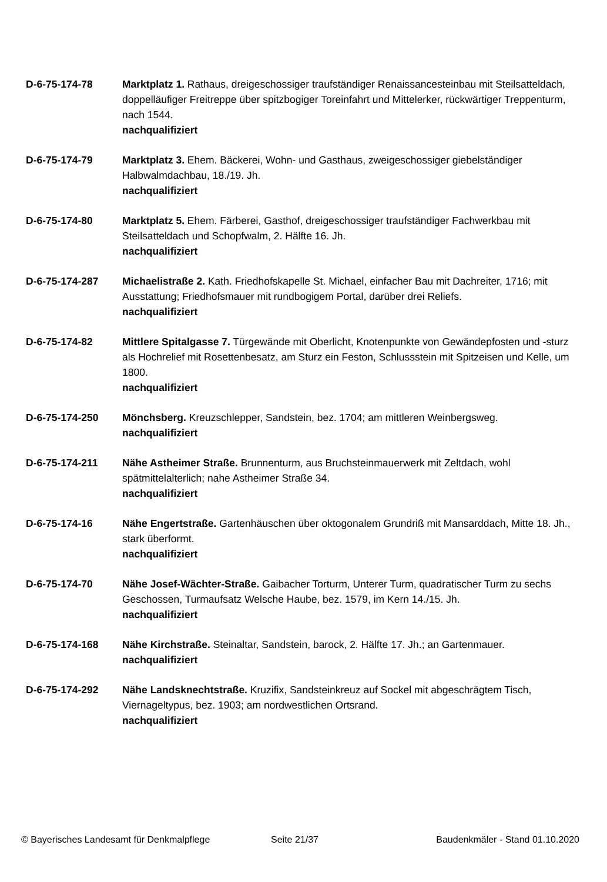D-6-75-174-78 Marktplatz 1. Rathaus, dreigeschossiger traufständiger Renaissancesteinbau mit Steilsatteldach, doppelläufiger Freitreppe über spitzbogiger Toreinfahrt und Mittelerker, rückwärtiger Treppenturm, nach 1544.
nachqualifiziert
D-6-75-174-79 Marktplatz 3. Ehem. Bäckerei, Wohn- und Gasthaus, zweigeschossiger giebelständiger Halbwalmdachbau, 18./19. Jh.
nachqualifiziert
D-6-75-174-80 Marktplatz 5. Ehem. Färberei, Gasthof, dreigeschossiger traufständiger Fachwerkbau mit Steilsatteldach und Schopfwalm, 2. Hälfte 16. Jh.
nachqualifiziert
D-6-75-174-287 Michaelistraße 2. Kath. Friedhofskapelle St. Michael, einfacher Bau mit Dachreiter, 1716; mit Ausstattung; Friedhofsmauer mit rundbogigem Portal, darüber drei Reliefs.
nachqualifiziert
D-6-75-174-82 Mittlere Spitalgasse 7. Türgewände mit Oberlicht, Knotenpunkte von Gewändepfosten und -sturz als Hochrelief mit Rosettenbesatz, am Sturz ein Feston, Schlussstein mit Spitzeisen und Kelle, um 1800.
nachqualifiziert
D-6-75-174-250 Mönchsberg. Kreuzschlepper, Sandstein, bez. 1704; am mittleren Weinbergsweg.
nachqualifiziert
D-6-75-174-211 Nähe Astheimer Straße. Brunnenturm, aus Bruchsteinmauerwerk mit Zeltdach, wohl spätmittelalterlich; nahe Astheimer Straße 34.
nachqualifiziert
D-6-75-174-16 Nähe Engertstraße. Gartenhäuschen über oktogonalem Grundriß mit Mansarddach, Mitte 18. Jh., stark überformt.
nachqualifiziert
D-6-75-174-70 Nähe Josef-Wächter-Straße. Gaibacher Torturm, Unterer Turm, quadratischer Turm zu sechs Geschossen, Turmaufsatz Welsche Haube, bez. 1579, im Kern 14./15. Jh.
nachqualifiziert
D-6-75-174-168 Nähe Kirchstraße. Steinaltar, Sandstein, barock, 2. Hälfte 17. Jh.; an Gartenmauer.
nachqualifiziert
D-6-75-174-292 Nähe Landsknechtstraße. Kruzifix, Sandsteinkreuz auf Sockel mit abgeschrägtem Tisch, Viernageltypus, bez. 1903; am nordwestlichen Ortsrand.
nachqualifiziert
© Bayerisches Landesamt für Denkmalpflege Seite 21/37 Baudenkmäler - Stand 01.10.2020